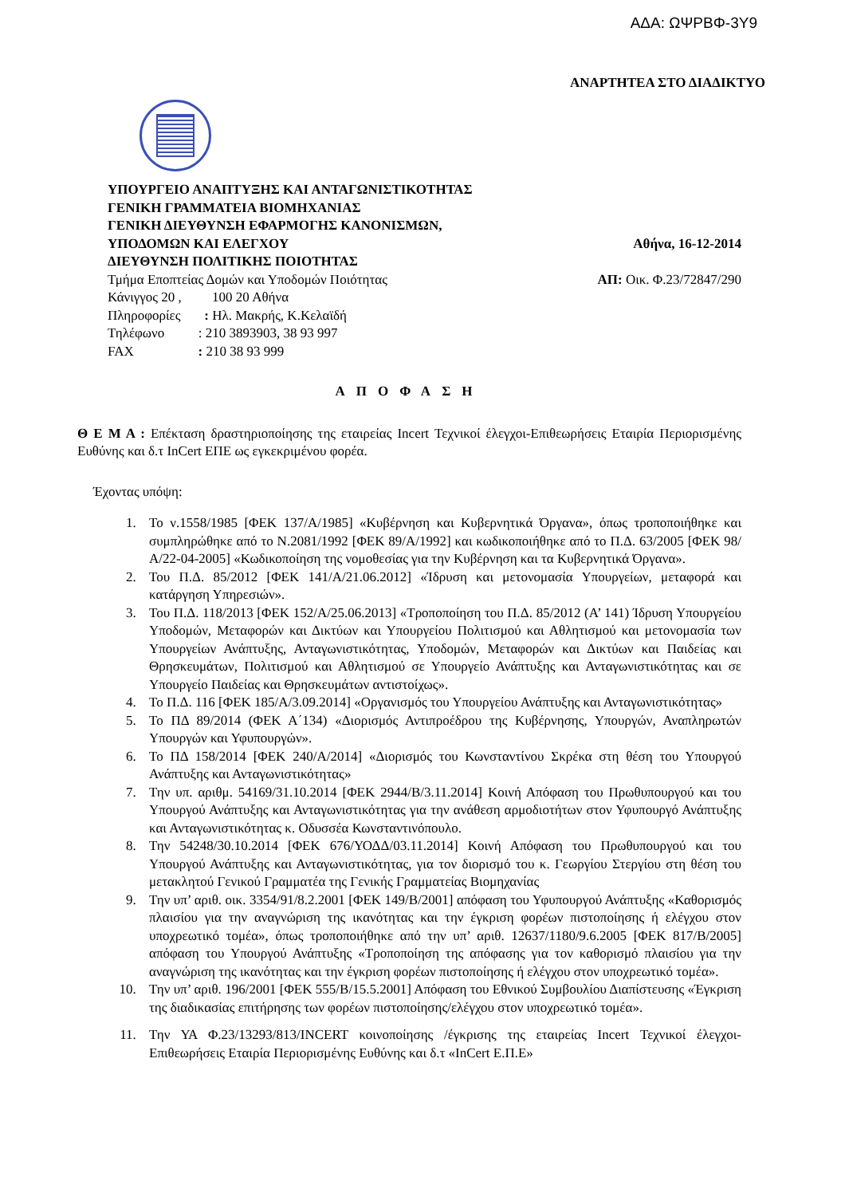ΑΔΑ: ΩΨΡΒΦ-3Υ9
ΑΝΑΡΤΗΤΕΑ ΣΤΟ ΔΙΑΔΙΚΤΥΟ
ΥΠΟΥΡΓΕΙΟ ΑΝΑΠΤΥΞΗΣ ΚΑΙ ΑΝΤΑΓΩΝΙΣΤΙΚΟΤΗΤΑΣ
ΓΕΝΙΚΗ ΓΡΑΜΜΑΤΕΙΑ ΒΙΟΜΗΧΑΝΙΑΣ
ΓΕΝΙΚΗ ΔΙΕΥΘΥΝΣΗ ΕΦΑΡΜΟΓΗΣ ΚΑΝΟΝΙΣΜΩΝ,
ΥΠΟΔΟΜΩΝ ΚΑΙ ΕΛΕΓΧΟΥ Αθήνα, 16-12-2014
ΔΙΕΥΘΥΝΣΗ ΠΟΛΙΤΙΚΗΣ ΠΟΙΟΤΗΤΑΣ
Τμήμα Εποπτείας Δομών και Υποδομών Ποιότητας ΑΠ: Οικ. Φ.23/72847/290
Κάνιγγος 20 , 100 20 Αθήνα
Πληροφορίες : Ηλ. Μακρής, Κ.Κελαϊδή
Τηλέφωνο : 210 3893903, 38 93 997
FAX : 210 38 93 999
ΑΠΟΦΑΣΗ
Θ Ε Μ Α : Επέκταση δραστηριοποίησης της εταιρείας Incert Τεχνικοί έλεγχοι-Επιθεωρήσεις Εταιρία Περιορισμένης Ευθύνης και δ.τ InCert ΕΠΕ ως εγκεκριμένου φορέα.
Έχοντας υπόψη:
1. Το ν.1558/1985 [ΦΕΚ 137/Α/1985] «Κυβέρνηση και Κυβερνητικά Όργανα», όπως τροποποιήθηκε και συμπληρώθηκε από το Ν.2081/1992 [ΦΕΚ 89/Α/1992] και κωδικοποιήθηκε από το Π.Δ. 63/2005 [ΦΕΚ 98/Α/22-04-2005] «Κωδικοποίηση της νομοθεσίας για την Κυβέρνηση και τα Κυβερνητικά Όργανα».
2. Του Π.Δ. 85/2012 [ΦΕΚ 141/Α/21.06.2012] «Ίδρυση και μετονομασία Υπουργείων, μεταφορά και κατάργηση Υπηρεσιών».
3. Του Π.Δ. 118/2013 [ΦΕΚ 152/Α/25.06.2013] «Τροποποίηση του Π.Δ. 85/2012 (Α’ 141) Ίδρυση Υπουργείου Υποδομών, Μεταφορών και Δικτύων και Υπουργείου Πολιτισμού και Αθλητισμού και μετονομασία των Υπουργείων Ανάπτυξης, Ανταγωνιστικότητας, Υποδομών, Μεταφορών και Δικτύων και Παιδείας και Θρησκευμάτων, Πολιτισμού και Αθλητισμού σε Υπουργείο Ανάπτυξης και Ανταγωνιστικότητας και σε Υπουργείο Παιδείας και Θρησκευμάτων αντιστοίχως».
4. Το Π.Δ. 116 [ΦΕΚ 185/Α/3.09.2014] «Οργανισμός του Υπουργείου Ανάπτυξης και Ανταγωνιστικότητας»
5. Το ΠΔ 89/2014 (ΦΕΚ Α΄134) «Διορισμός Αντιπροέδρου της Κυβέρνησης, Υπουργών, Αναπληρωτών Υπουργών και Υφυπουργών».
6. Το ΠΔ 158/2014 [ΦΕΚ 240/Α/2014] «Διορισμός του Κωνσταντίνου Σκρέκα στη θέση του Υπουργού Ανάπτυξης και Ανταγωνιστικότητας»
7. Την υπ. αριθμ. 54169/31.10.2014 [ΦΕΚ 2944/Β/3.11.2014] Κοινή Απόφαση του Πρωθυπουργού και του Υπουργού Ανάπτυξης και Ανταγωνιστικότητας για την ανάθεση αρμοδιοτήτων στον Υφυπουργό Ανάπτυξης και Ανταγωνιστικότητας κ. Οδυσσέα Κωνσταντινόπουλο.
8. Την 54248/30.10.2014 [ΦΕΚ 676/ΥΟΔΔ/03.11.2014] Κοινή Απόφαση του Πρωθυπουργού και του Υπουργού Ανάπτυξης και Ανταγωνιστικότητας, για τον διορισμό του κ. Γεωργίου Στεργίου στη θέση του μετακλητού Γενικού Γραμματέα της Γενικής Γραμματείας Βιομηχανίας
9. Την υπ’ αριθ. οικ. 3354/91/8.2.2001 [ΦΕΚ 149/Β/2001] απόφαση του Υφυπουργού Ανάπτυξης «Καθορισμός πλαισίου για την αναγνώριση της ικανότητας και την έγκριση φορέων πιστοποίησης ή ελέγχου στον υποχρεωτικό τομέα», όπως τροποποιήθηκε από την υπ’ αριθ. 12637/1180/9.6.2005 [ΦΕΚ 817/Β/2005] απόφαση του Υπουργού Ανάπτυξης «Τροποποίηση της απόφασης για τον καθορισμό πλαισίου για την αναγνώριση της ικανότητας και την έγκριση φορέων πιστοποίησης ή ελέγχου στον υποχρεωτικό τομέα».
10. Την υπ’ αριθ. 196/2001 [ΦΕΚ 555/Β/15.5.2001] Απόφαση του Εθνικού Συμβουλίου Διαπίστευσης «Έγκριση της διαδικασίας επιτήρησης των φορέων πιστοποίησης/ελέγχου στον υποχρεωτικό τομέα».
11. Την ΥΑ Φ.23/13293/813/INCERT κοινοποίησης /έγκρισης της εταιρείας Incert Τεχνικοί έλεγχοι-Επιθεωρήσεις Εταιρία Περιορισμένης Ευθύνης και δ.τ «InCert Ε.Π.Ε»